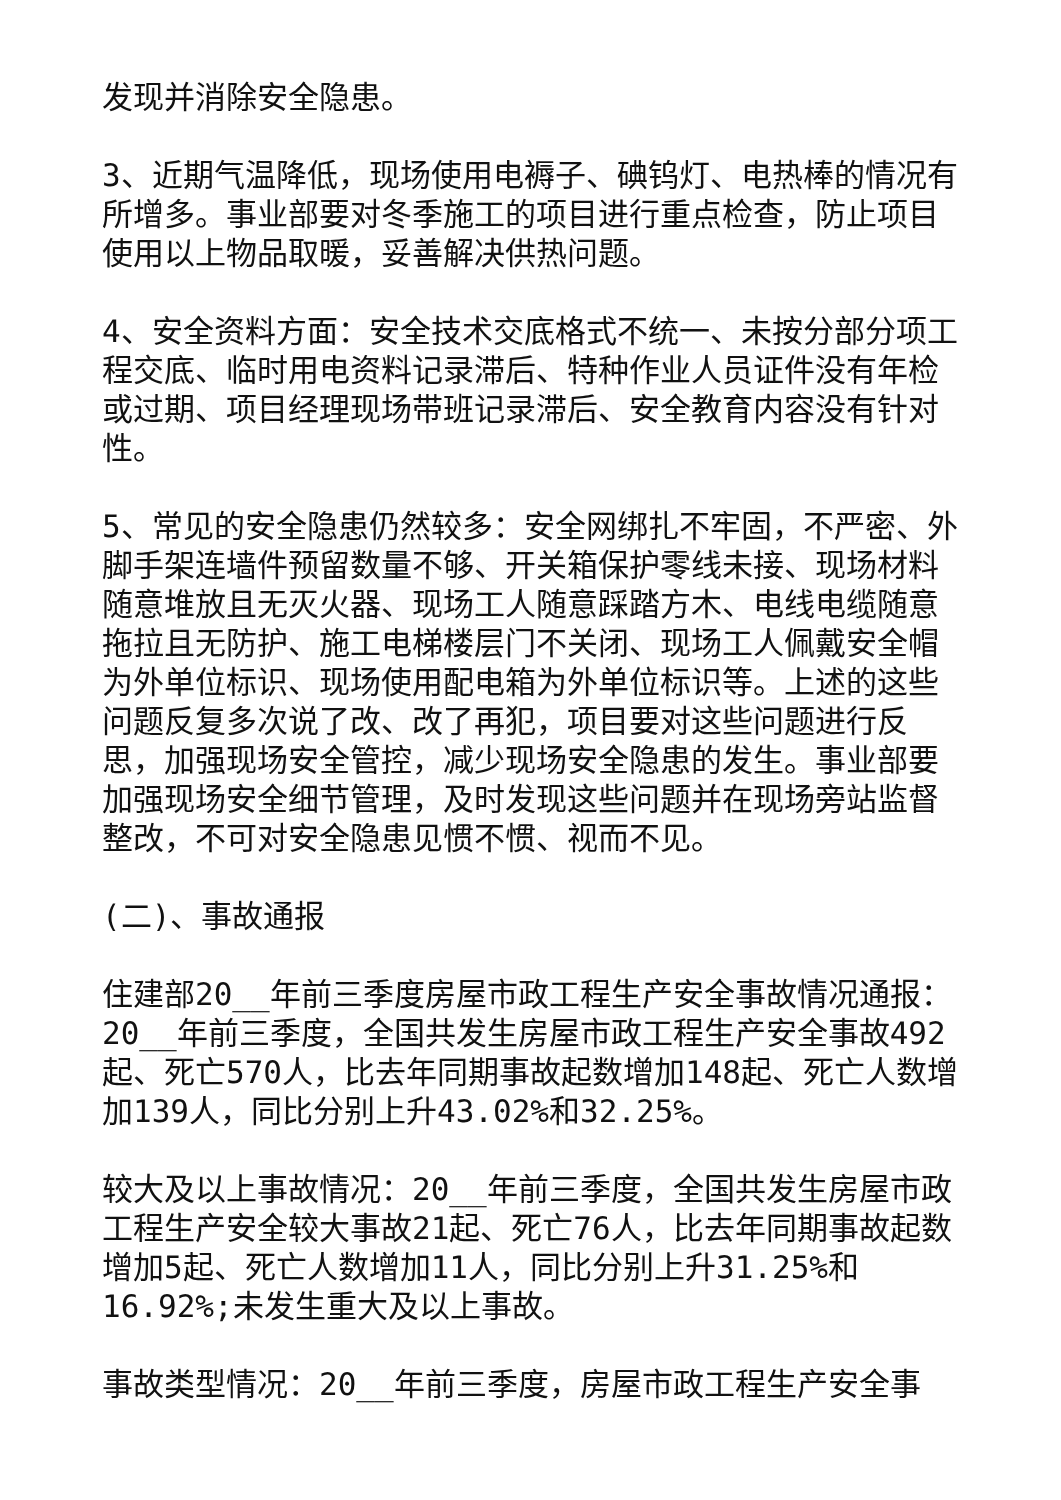发现并消除安全隐患。
3、近期气温降低，现场使用电褥子、碘钨灯、电热棒的情况有所增多。事业部要对冬季施工的项目进行重点检查，防止项目使用以上物品取暖，妥善解决供热问题。
4、安全资料方面：安全技术交底格式不统一、未按分部分项工程交底、临时用电资料记录滞后、特种作业人员证件没有年检或过期、项目经理现场带班记录滞后、安全教育内容没有针对性。
5、常见的安全隐患仍然较多：安全网绑扎不牢固，不严密、外脚手架连墙件预留数量不够、开关箱保护零线未接、现场材料随意堆放且无灭火器、现场工人随意踩踏方木、电线电缆随意拖拉且无防护、施工电梯楼层门不关闭、现场工人佩戴安全帽为外单位标识、现场使用配电箱为外单位标识等。上述的这些问题反复多次说了改、改了再犯，项目要对这些问题进行反思，加强现场安全管控，减少现场安全隐患的发生。事业部要加强现场安全细节管理，及时发现这些问题并在现场旁站监督整改，不可对安全隐患见惯不惯、视而不见。
(二)、事故通报
住建部20__年前三季度房屋市政工程生产安全事故情况通报：20__年前三季度，全国共发生房屋市政工程生产安全事故492起、死亡570人，比去年同期事故起数增加148起、死亡人数增加139人，同比分别上升43.02%和32.25%。
较大及以上事故情况：20__年前三季度，全国共发生房屋市政工程生产安全较大事故21起、死亡76人，比去年同期事故起数增加5起、死亡人数增加11人，同比分别上升31.25%和16.92%;未发生重大及以上事故。
事故类型情况：20__年前三季度，房屋市政工程生产安全事